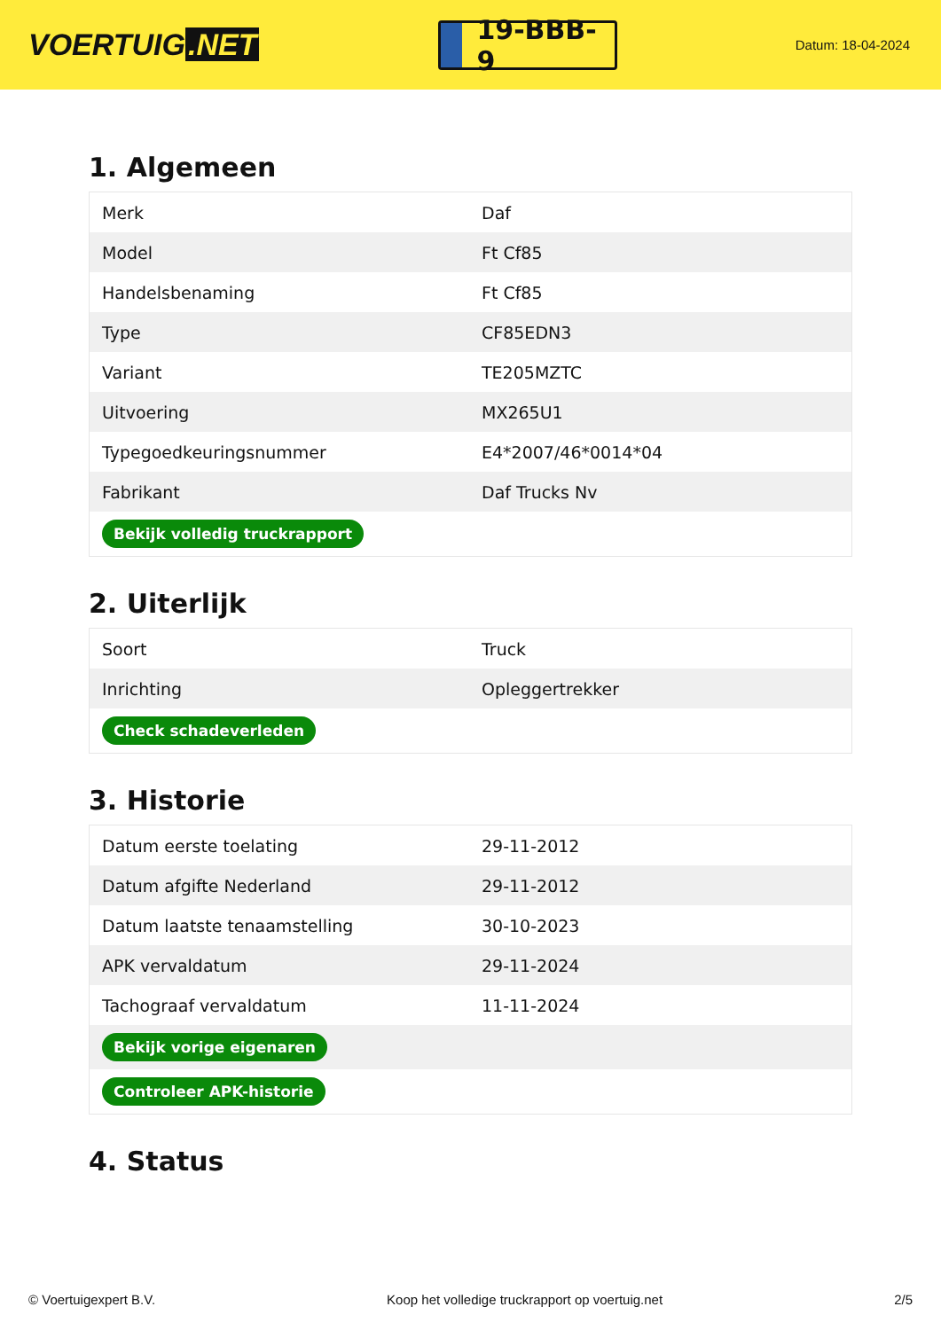VOERTUIG.NET
19-BBB-9
Datum: 18-04-2024
1. Algemeen
| Merk | Daf |
| Model | Ft Cf85 |
| Handelsbenaming | Ft Cf85 |
| Type | CF85EDN3 |
| Variant | TE205MZTC |
| Uitvoering | MX265U1 |
| Typegoedkeuringsnummer | E4*2007/46*0014*04 |
| Fabrikant | Daf Trucks Nv |
| Bekijk volledig truckrapport | |
2. Uiterlijk
| Soort | Truck |
| Inrichting | Opleggertrekker |
| Check schadeverleden | |
3. Historie
| Datum eerste toelating | 29-11-2012 |
| Datum afgifte Nederland | 29-11-2012 |
| Datum laatste tenaamstelling | 30-10-2023 |
| APK vervaldatum | 29-11-2024 |
| Tachograaf vervaldatum | 11-11-2024 |
| Bekijk vorige eigenaren | |
| Controleer APK-historie | |
4. Status
© Voertuigexpert B.V. Koop het volledige truckrapport op voertuig.net 2/5